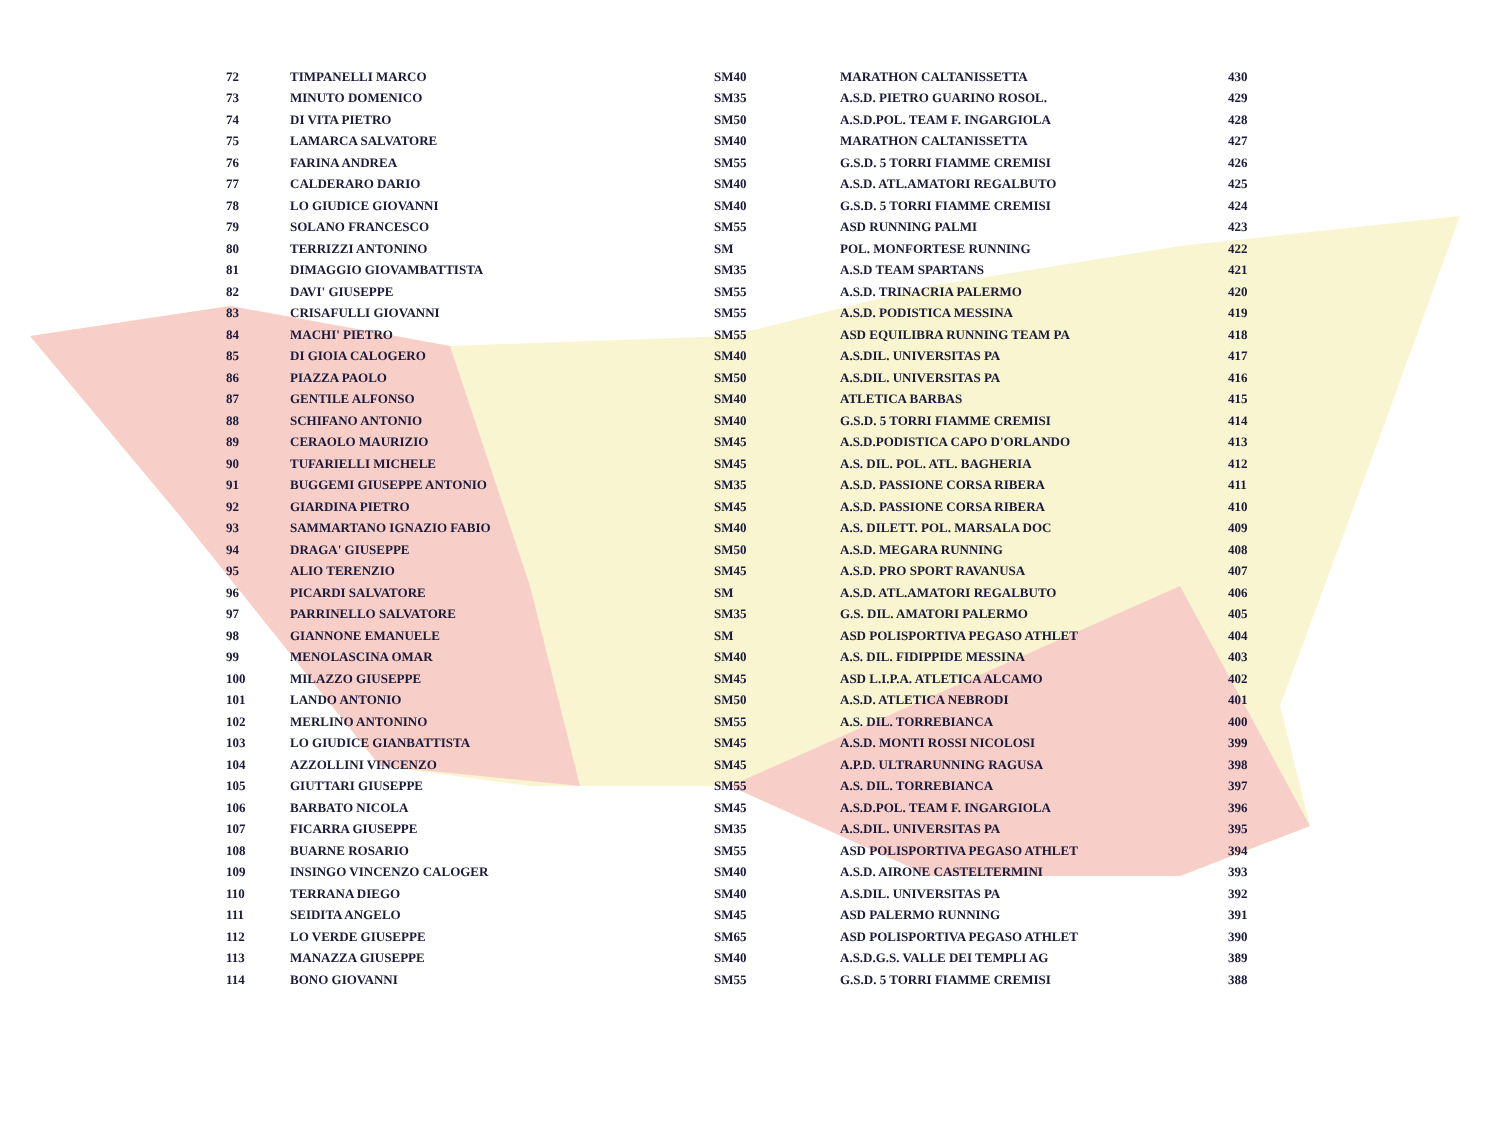| 72 | TIMPANELLI MARCO | SM40 | MARATHON CALTANISSETTA | 430 |
| 73 | MINUTO DOMENICO | SM35 | A.S.D. PIETRO GUARINO ROSOL. | 429 |
| 74 | DI VITA PIETRO | SM50 | A.S.D.POL. TEAM F. INGARGIOLA | 428 |
| 75 | LAMARCA SALVATORE | SM40 | MARATHON CALTANISSETTA | 427 |
| 76 | FARINA ANDREA | SM55 | G.S.D. 5 TORRI FIAMME CREMISI | 426 |
| 77 | CALDERARO DARIO | SM40 | A.S.D. ATL.AMATORI REGALBUTO | 425 |
| 78 | LO GIUDICE GIOVANNI | SM40 | G.S.D. 5 TORRI FIAMME CREMISI | 424 |
| 79 | SOLANO FRANCESCO | SM55 | ASD RUNNING PALMI | 423 |
| 80 | TERRIZZI ANTONINO | SM | POL. MONFORTESE RUNNING | 422 |
| 81 | DIMAGGIO GIOVAMBATTISTA | SM35 | A.S.D TEAM SPARTANS | 421 |
| 82 | DAVI' GIUSEPPE | SM55 | A.S.D. TRINACRIA PALERMO | 420 |
| 83 | CRISAFULLI GIOVANNI | SM55 | A.S.D. PODISTICA MESSINA | 419 |
| 84 | MACHI' PIETRO | SM55 | ASD EQUILIBRA RUNNING TEAM PA | 418 |
| 85 | DI GIOIA CALOGERO | SM40 | A.S.DIL. UNIVERSITAS PA | 417 |
| 86 | PIAZZA PAOLO | SM50 | A.S.DIL. UNIVERSITAS PA | 416 |
| 87 | GENTILE ALFONSO | SM40 | ATLETICA BARBAS | 415 |
| 88 | SCHIFANO ANTONIO | SM40 | G.S.D. 5 TORRI FIAMME CREMISI | 414 |
| 89 | CERAOLO MAURIZIO | SM45 | A.S.D.PODISTICA CAPO D'ORLANDO | 413 |
| 90 | TUFARIELLI MICHELE | SM45 | A.S. DIL. POL. ATL. BAGHERIA | 412 |
| 91 | BUGGEMI GIUSEPPE ANTONIO | SM35 | A.S.D. PASSIONE CORSA RIBERA | 411 |
| 92 | GIARDINA PIETRO | SM45 | A.S.D. PASSIONE CORSA RIBERA | 410 |
| 93 | SAMMARTANO IGNAZIO FABIO | SM40 | A.S. DILETT. POL. MARSALA DOC | 409 |
| 94 | DRAGA' GIUSEPPE | SM50 | A.S.D. MEGARA RUNNING | 408 |
| 95 | ALIO TERENZIO | SM45 | A.S.D. PRO SPORT RAVANUSA | 407 |
| 96 | PICARDI SALVATORE | SM | A.S.D. ATL.AMATORI REGALBUTO | 406 |
| 97 | PARRINELLO SALVATORE | SM35 | G.S. DIL. AMATORI PALERMO | 405 |
| 98 | GIANNONE EMANUELE | SM | ASD POLISPORTIVA PEGASO ATHLET | 404 |
| 99 | MENOLASCINA OMAR | SM40 | A.S. DIL. FIDIPPIDE MESSINA | 403 |
| 100 | MILAZZO GIUSEPPE | SM45 | ASD L.I.P.A. ATLETICA ALCAMO | 402 |
| 101 | LANDO ANTONIO | SM50 | A.S.D. ATLETICA NEBRODI | 401 |
| 102 | MERLINO ANTONINO | SM55 | A.S. DIL. TORREBIANCA | 400 |
| 103 | LO GIUDICE GIANBATTISTA | SM45 | A.S.D. MONTI ROSSI NICOLOSI | 399 |
| 104 | AZZOLLINI VINCENZO | SM45 | A.P.D. ULTRARUNNING RAGUSA | 398 |
| 105 | GIUTTARI GIUSEPPE | SM55 | A.S. DIL. TORREBIANCA | 397 |
| 106 | BARBATO NICOLA | SM45 | A.S.D.POL. TEAM F. INGARGIOLA | 396 |
| 107 | FICARRA GIUSEPPE | SM35 | A.S.DIL. UNIVERSITAS PA | 395 |
| 108 | BUARNE ROSARIO | SM55 | ASD POLISPORTIVA PEGASO ATHLET | 394 |
| 109 | INSINGO VINCENZO CALOGER | SM40 | A.S.D. AIRONE CASTELTERMINI | 393 |
| 110 | TERRANA DIEGO | SM40 | A.S.DIL. UNIVERSITAS PA | 392 |
| 111 | SEIDITA ANGELO | SM45 | ASD PALERMO RUNNING | 391 |
| 112 | LO VERDE GIUSEPPE | SM65 | ASD POLISPORTIVA PEGASO ATHLET | 390 |
| 113 | MANAZZA GIUSEPPE | SM40 | A.S.D.G.S. VALLE DEI TEMPLI AG | 389 |
| 114 | BONO GIOVANNI | SM55 | G.S.D. 5 TORRI FIAMME CREMISI | 388 |